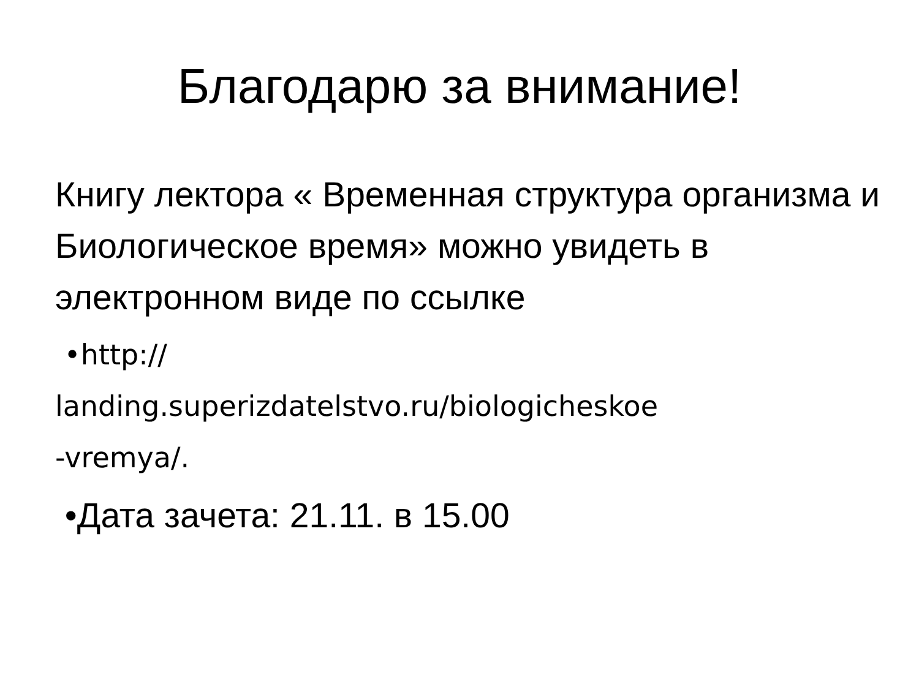Благодарю за внимание!
Книгу лектора « Временная структура организма и Биологическое время» можно увидеть в электронном виде по ссылке
•http://
landing.superizdatelstvo.ru/biologicheskoe
-vremya/.
•Дата зачета: 21.11. в 15.00